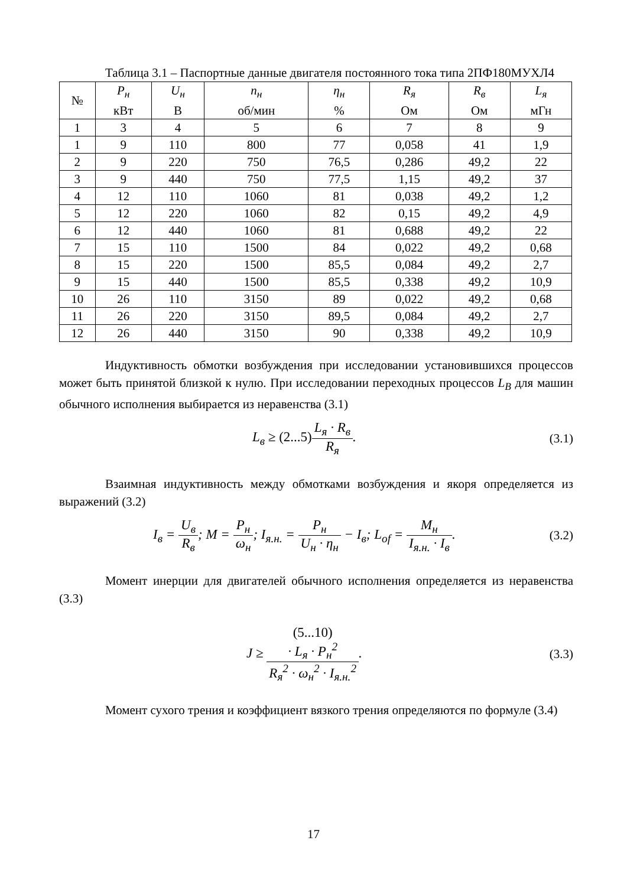Таблица 3.1 – Паспортные данные двигателя постоянного тока типа 2ПФ180МУХЛ4
| № | P<sub>н</sub> кВт | U<sub>н</sub> В | n<sub>н</sub> об/мин | η<sub>н</sub> % | R<sub>я</sub> Ом | R<sub>в</sub> Ом | L<sub>я</sub> мГн |
| 1 | 3 | 4 | 5 | 6 | 7 | 8 | 9 |
| 1 | 9 | 110 | 800 | 77 | 0,058 | 41 | 1,9 |
| 2 | 9 | 220 | 750 | 76,5 | 0,286 | 49,2 | 22 |
| 3 | 9 | 440 | 750 | 77,5 | 1,15 | 49,2 | 37 |
| 4 | 12 | 110 | 1060 | 81 | 0,038 | 49,2 | 1,2 |
| 5 | 12 | 220 | 1060 | 82 | 0,15 | 49,2 | 4,9 |
| 6 | 12 | 440 | 1060 | 81 | 0,688 | 49,2 | 22 |
| 7 | 15 | 110 | 1500 | 84 | 0,022 | 49,2 | 0,68 |
| 8 | 15 | 220 | 1500 | 85,5 | 0,084 | 49,2 | 2,7 |
| 9 | 15 | 440 | 1500 | 85,5 | 0,338 | 49,2 | 10,9 |
| 10 | 26 | 110 | 3150 | 89 | 0,022 | 49,2 | 0,68 |
| 11 | 26 | 220 | 3150 | 89,5 | 0,084 | 49,2 | 2,7 |
| 12 | 26 | 440 | 3150 | 90 | 0,338 | 49,2 | 10,9 |
Индуктивность обмотки возбуждения при исследовании установившихся процессов может быть принятой близкой к нулю. При исследовании переходных процессов L<sub>B</sub> для машин обычного исполнения выбирается из неравенства (3.1)
L<sub>в</sub> ≥ (2...5) L<sub>я</sub> · R<sub>в</sub> R<sub>я</sub>. (3.1)
Взаимная индуктивность между обмотками возбуждения и якоря определяется из выражений (3.2)
I<sub>в</sub> = U<sub>в</sub> R<sub>в</sub>; M = P<sub>н</sub> ω<sub>н</sub>; I<sub>я.н.</sub> = P<sub>н</sub> U<sub>н</sub> · η<sub>н</sub> − I<sub>в</sub>; L<sub>of</sub> = M<sub>н</sub> I<sub>я.н.</sub> · I<sub>в</sub>.
(3.2)
Момент инерции для двигателей обычного исполнения определяется из неравенства (3.3)
J ≥ (5...10)
· L<sub>я</sub> · P<sub>н</sub><sup>2</sup> R<sub>я</sub><sup>2</sup> · ω<sub>н</sub><sup>2</sup> · I<sub>я.н.</sub><sup>2</sup>.
(3.3)
Момент сухого трения и коэффициент вязкого трения определяются по формуле (3.4)
17